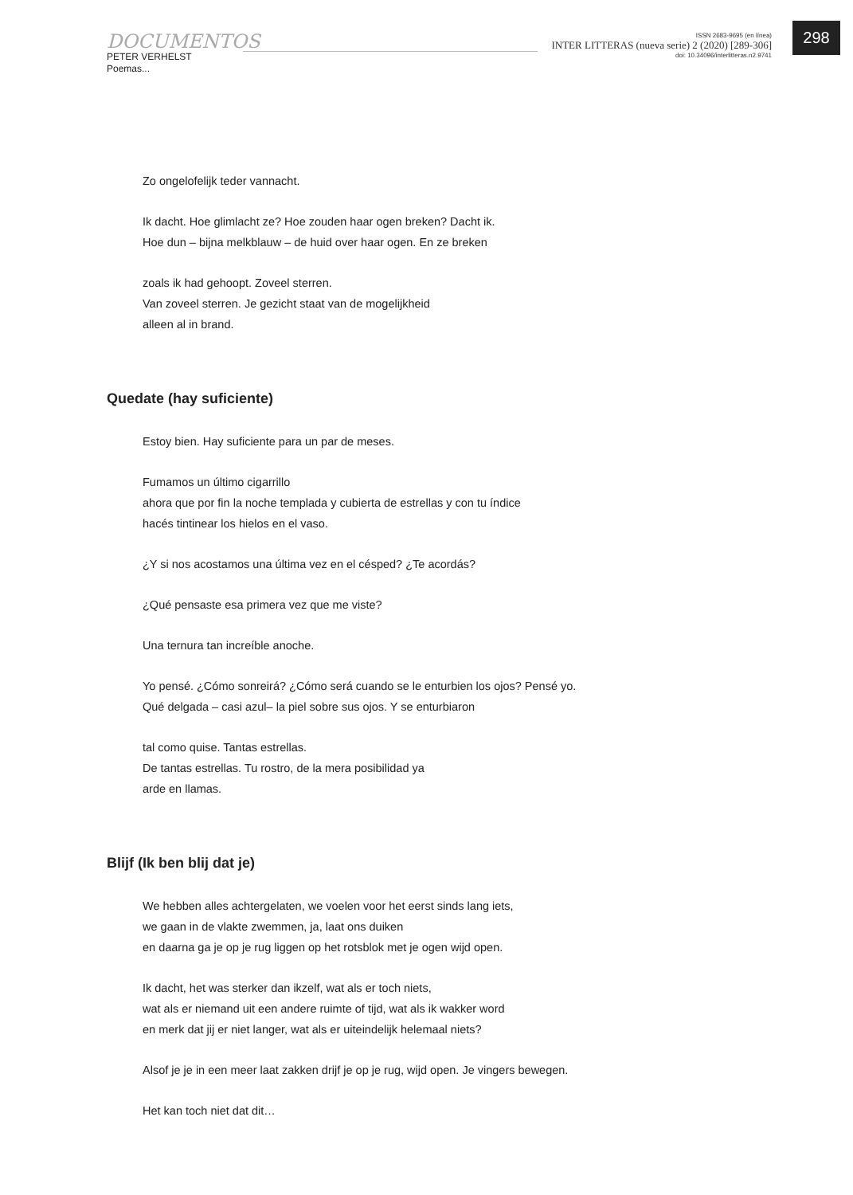DOCUMENTOS
PETER VERHELST
Poemas...
ISSN 2683-9695 (en línea)
INTER LITTERAS (nueva serie) 2 (2020) [289-306]
doi: 10.34096/interlitteras.n2.9741
298
Zo ongelofelijk teder vannacht.
Ik dacht. Hoe glimlacht ze? Hoe zouden haar ogen breken? Dacht ik.
Hoe dun – bijna melkblauw – de huid over haar ogen. En ze breken
zoals ik had gehoopt. Zoveel sterren.
Van zoveel sterren. Je gezicht staat van de mogelijkheid
alleen al in brand.
Quedate (hay suficiente)
Estoy bien. Hay suficiente para un par de meses.
Fumamos un último cigarrillo
ahora que por fin la noche templada y cubierta de estrellas y con tu índice
hacés tintinear los hielos en el vaso.
¿Y si nos acostamos una última vez en el césped? ¿Te acordás?
¿Qué pensaste esa primera vez que me viste?
Una ternura tan increíble anoche.
Yo pensé. ¿Cómo sonreirá? ¿Cómo será cuando se le enturbien los ojos? Pensé yo.
Qué delgada – casi azul– la piel sobre sus ojos. Y se enturbiaron
tal como quise. Tantas estrellas.
De tantas estrellas. Tu rostro, de la mera posibilidad ya
arde en llamas.
Blijf (Ik ben blij dat je)
We hebben alles achtergelaten, we voelen voor het eerst sinds lang iets,
we gaan in de vlakte zwemmen, ja, laat ons duiken
en daarna ga je op je rug liggen op het rotsblok met je ogen wijd open.
Ik dacht, het was sterker dan ikzelf, wat als er toch niets,
wat als er niemand uit een andere ruimte of tijd, wat als ik wakker word
en merk dat jij er niet langer, wat als er uiteindelijk helemaal niets?
Alsof je je in een meer laat zakken drijf je op je rug, wijd open. Je vingers bewegen.
Het kan toch niet dat dit…